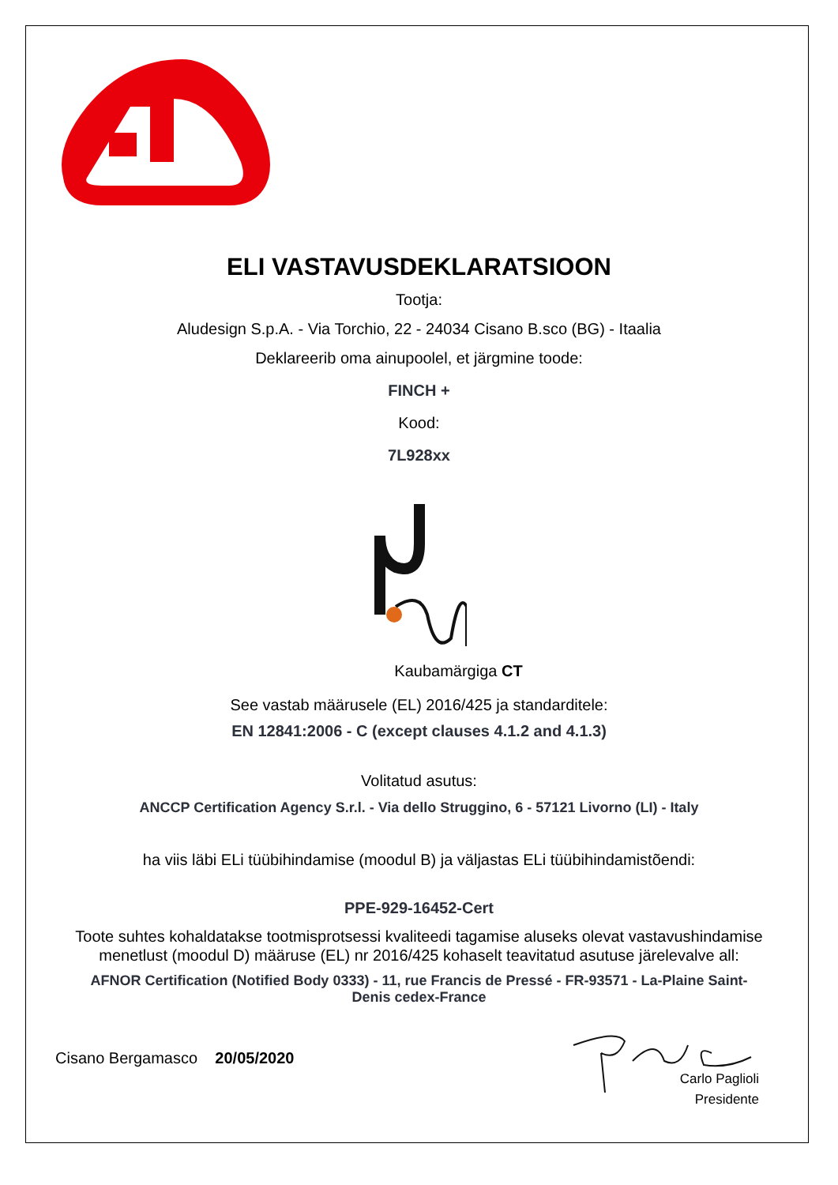ELI VASTAVUSDEKLARATSIOON
Tootja:
Aludesign S.p.A. - Via Torchio, 22 - 24034 Cisano B.sco (BG) - Itaalia
Deklareerib oma ainupoolel, et järgmine toode:
FINCH +
Kood:
7L928xx
Kaubamärgiga CT
See vastab määrusele (EL) 2016/425 ja standarditele:
EN 12841:2006 - C (except clauses 4.1.2 and 4.1.3)
Volitatud asutus:
ANCCP Certification Agency S.r.l. - Via dello Struggino, 6 - 57121 Livorno (LI) - Italy
ha viis läbi ELi tüübihindamise (moodul B) ja väljastas ELi tüübihindamistõendi:
PPE-929-16452-Cert
Toote suhtes kohaldatakse tootmisprotsessi kvaliteedi tagamise aluseks olevat vastavushindamise menetlust (moodul D) määruse (EL) nr 2016/425 kohaselt teavitatud asutuse järelevalve all:
AFNOR Certification (Notified Body 0333) - 11, rue Francis de Pressé - FR-93571 - La-Plaine Saint-Denis cedex-France
Cisano Bergamasco 20/05/2020
Carlo Paglioli
Presidente